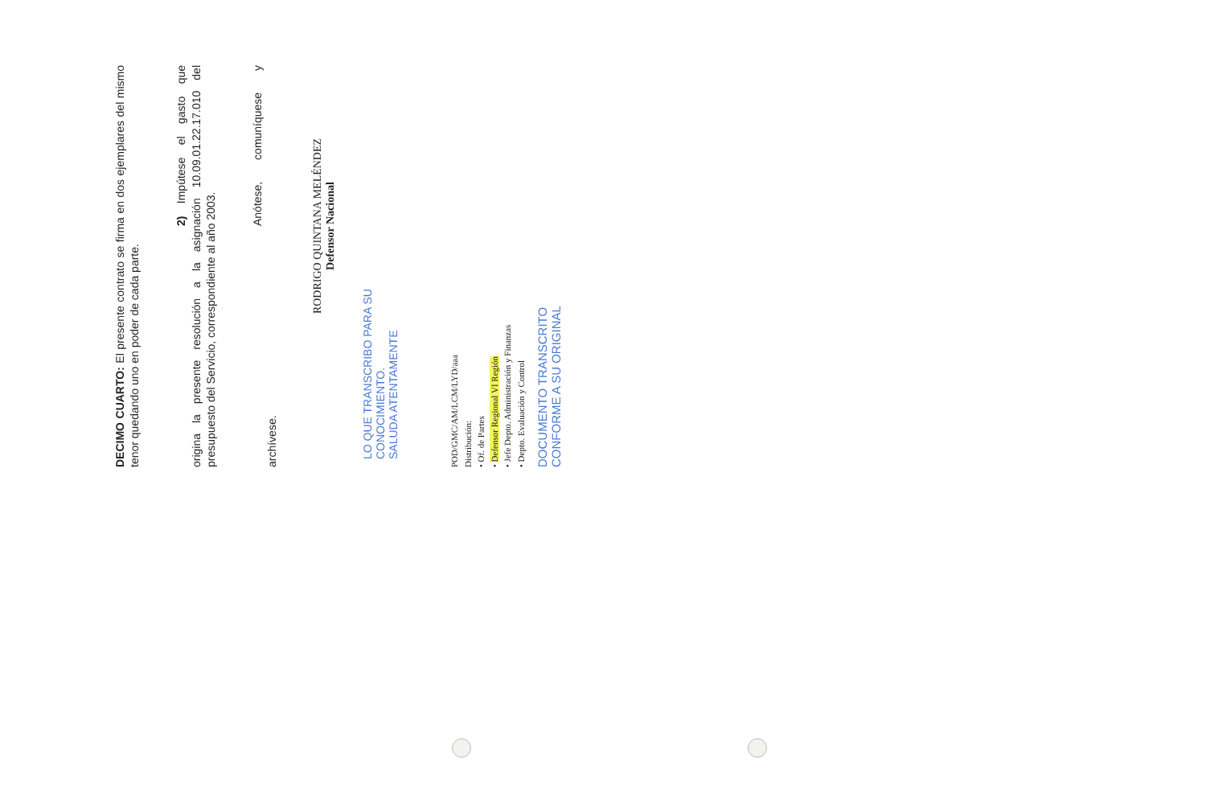DECIMO CUARTO: El presente contrato se firma en dos ejemplares del mismo tenor quedando uno en poder de cada parte.
2) Impútese el gasto que origina la presente resolución a la asignación 10.09.01.22.17.010 del presupuesto del Servicio, correspondiente al año 2003.
Anótese, comuníquese y archívese.
RODRIGO QUINTANA MELÉNDEZ
Defensor Nacional
LO QUE TRANSCRIBO PARA SU
CONOCIMIENTO.
SALUDA ATENTAMENTE
POD/GMC/AM/LCM/LYD/aaa
Distribución:
• Of. de Partes
• Defensor Regional VI Región
• Jefe Depto. Administración y Finanzas
• Depto. Evaluación y Control
DOCUMENTO TRANSCRITO
CONFORME A SU ORIGINAL